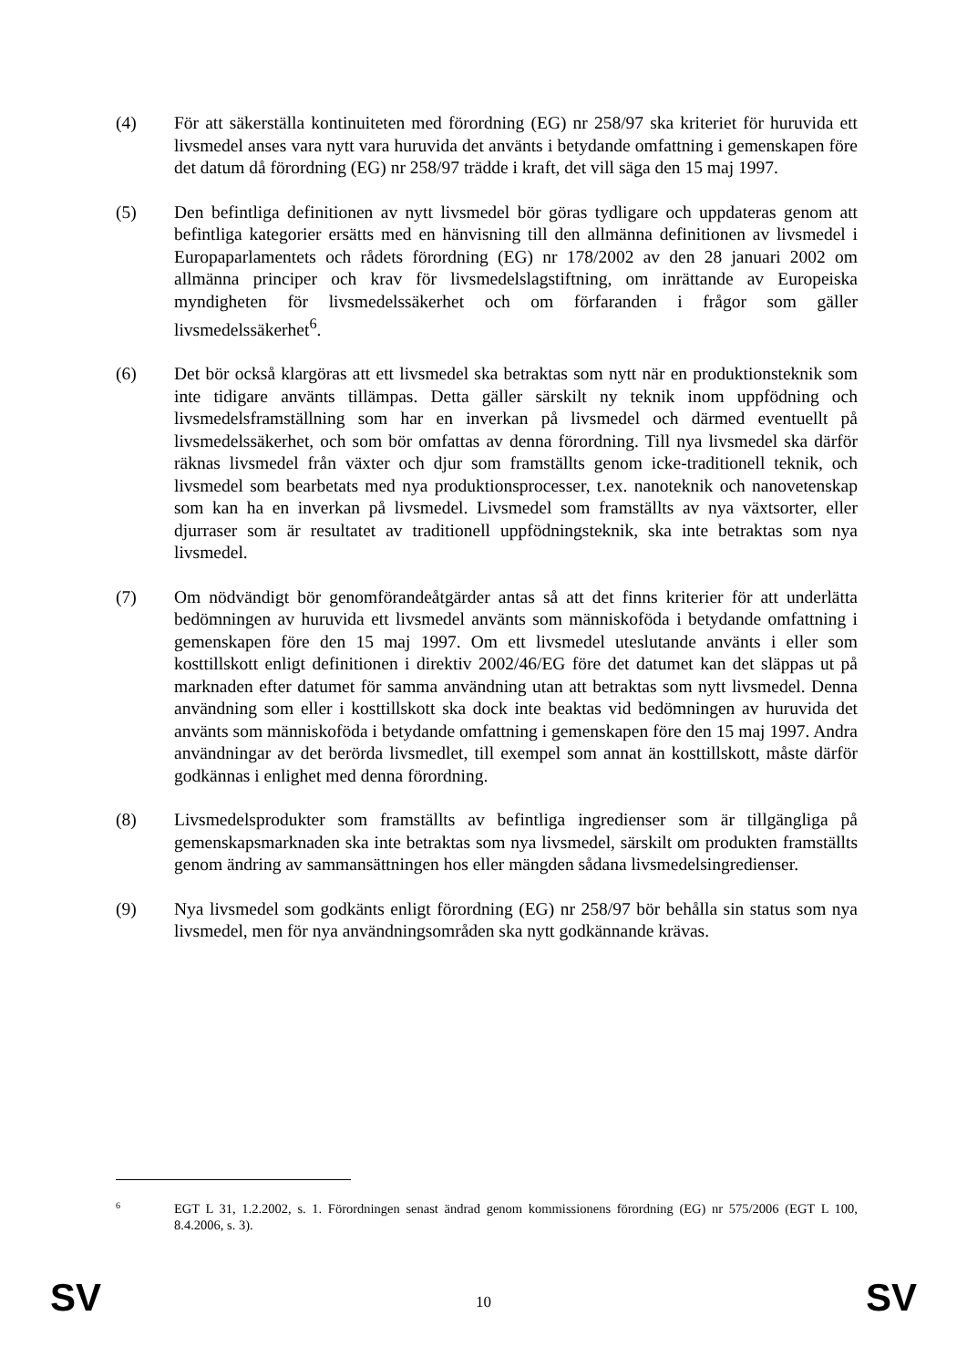(4) För att säkerställa kontinuiteten med förordning (EG) nr 258/97 ska kriteriet för huruvida ett livsmedel anses vara nytt vara huruvida det använts i betydande omfattning i gemenskapen före det datum då förordning (EG) nr 258/97 trädde i kraft, det vill säga den 15 maj 1997.
(5) Den befintliga definitionen av nytt livsmedel bör göras tydligare och uppdateras genom att befintliga kategorier ersätts med en hänvisning till den allmänna definitionen av livsmedel i Europaparlamentets och rådets förordning (EG) nr 178/2002 av den 28 januari 2002 om allmänna principer och krav för livsmedelslagstiftning, om inrättande av Europeiska myndigheten för livsmedelssäkerhet och om förfaranden i frågor som gäller livsmedelssäkerhet<sup>6</sup>.
(6) Det bör också klargöras att ett livsmedel ska betraktas som nytt när en produktionsteknik som inte tidigare använts tillämpas. Detta gäller särskilt ny teknik inom uppfödning och livsmedelsframställning som har en inverkan på livsmedel och därmed eventuellt på livsmedelssäkerhet, och som bör omfattas av denna förordning. Till nya livsmedel ska därför räknas livsmedel från växter och djur som framställts genom icke-traditionell teknik, och livsmedel som bearbetats med nya produktionsprocesser, t.ex. nanoteknik och nanovetenskap som kan ha en inverkan på livsmedel. Livsmedel som framställts av nya växtsorter, eller djurraser som är resultatet av traditionell uppfödningsteknik, ska inte betraktas som nya livsmedel.
(7) Om nödvändigt bör genomförandeåtgärder antas så att det finns kriterier för att underlätta bedömningen av huruvida ett livsmedel använts som människoföda i betydande omfattning i gemenskapen före den 15 maj 1997. Om ett livsmedel uteslutande använts i eller som kosttillskott enligt definitionen i direktiv 2002/46/EG före det datumet kan det släppas ut på marknaden efter datumet för samma användning utan att betraktas som nytt livsmedel. Denna användning som eller i kosttillskott ska dock inte beaktas vid bedömningen av huruvida det använts som människoföda i betydande omfattning i gemenskapen före den 15 maj 1997. Andra användningar av det berörda livsmedlet, till exempel som annat än kosttillskott, måste därför godkännas i enlighet med denna förordning.
(8) Livsmedelsprodukter som framställts av befintliga ingredienser som är tillgängliga på gemenskapsmarknaden ska inte betraktas som nya livsmedel, särskilt om produkten framställts genom ändring av sammansättningen hos eller mängden sådana livsmedelsingredienser.
(9) Nya livsmedel som godkänts enligt förordning (EG) nr 258/97 bör behålla sin status som nya livsmedel, men för nya användningsområden ska nytt godkännande krävas.
6
EGT L 31, 1.2.2002, s. 1. Förordningen senast ändrad genom kommissionens förordning (EG) nr 575/2006 (EGT L 100, 8.4.2006, s. 3).
SV 10 SV